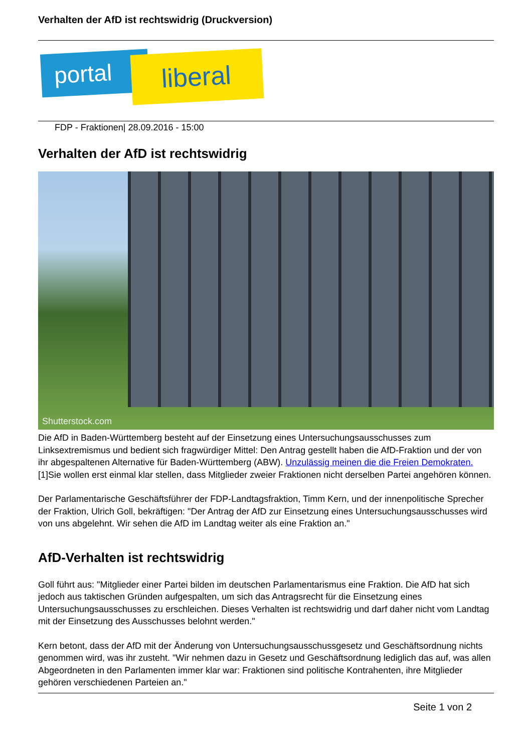Verhalten der AfD ist rechtswidrig (Druckversion)
portal liberal
FDP - Fraktionen| 28.09.2016 - 15:00
Verhalten der AfD ist rechtswidrig
Shutterstock.com
Die AfD in Baden-Württemberg besteht auf der Einsetzung eines Untersuchungsausschusses zum Linksextremismus und bedient sich fragwürdiger Mittel: Den Antrag gestellt haben die AfD-Fraktion und der von ihr abgespaltenen Alternative für Baden-Württemberg (ABW). Unzulässig meinen die die Freien Demokraten. [1]Sie wollen erst einmal klar stellen, dass Mitglieder zweier Fraktionen nicht derselben Partei angehören können.
Der Parlamentarische Geschäftsführer der FDP-Landtagsfraktion, Timm Kern, und der innenpolitische Sprecher der Fraktion, Ulrich Goll, bekräftigen: "Der Antrag der AfD zur Einsetzung eines Untersuchungsausschusses wird von uns abgelehnt. Wir sehen die AfD im Landtag weiter als eine Fraktion an."
AfD-Verhalten ist rechtswidrig
Goll führt aus: "Mitglieder einer Partei bilden im deutschen Parlamentarismus eine Fraktion. Die AfD hat sich jedoch aus taktischen Gründen aufgespalten, um sich das Antragsrecht für die Einsetzung eines Untersuchungsausschusses zu erschleichen. Dieses Verhalten ist rechtswidrig und darf daher nicht vom Landtag mit der Einsetzung des Ausschusses belohnt werden."
Kern betont, dass der AfD mit der Änderung von Untersuchungsausschussgesetz und Geschäftsordnung nichts genommen wird, was ihr zusteht. "Wir nehmen dazu in Gesetz und Geschäftsordnung lediglich das auf, was allen Abgeordneten in den Parlamenten immer klar war: Fraktionen sind politische Kontrahenten, ihre Mitglieder gehören verschiedenen Parteien an."
Seite 1 von 2